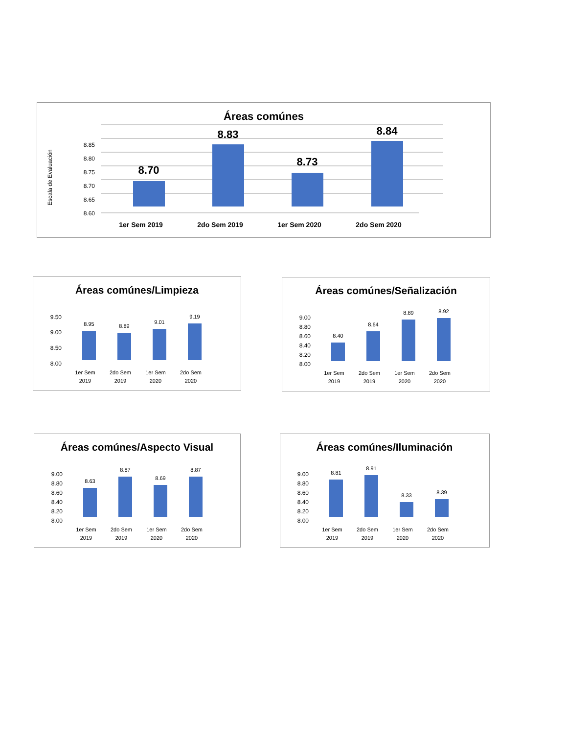Áreas comúnes
Escala de Evaluación
8.85
8.80
8.75
8.70
8.65
8.60
8.70
8.83
8.73
8.84
1er Sem 2019
2do Sem 2019
1er Sem 2020
2do Sem 2020
Áreas comúnes/Limpieza
9.50
9.00
8.50
8.00
8.95
8.89
9.01
9.19
1er Sem
2019
2do Sem
2019
1er Sem
2020
2do Sem
2020
Áreas comúnes/Señalización
9.00
8.80
8.60
8.40
8.20
8.00
8.40
8.64
8.89
8.92
1er Sem
2019
2do Sem
2019
1er Sem
2020
2do Sem
2020
Áreas comúnes/Aspecto Visual
9.00
8.80
8.60
8.40
8.20
8.00
8.63
8.87
8.69
8.87
1er Sem
2019
2do Sem
2019
1er Sem
2020
2do Sem
2020
Áreas comúnes/Iluminación
9.00
8.80
8.60
8.40
8.20
8.00
8.81
8.91
8.33
8.39
1er Sem
2019
2do Sem
2019
1er Sem
2020
2do Sem
2020